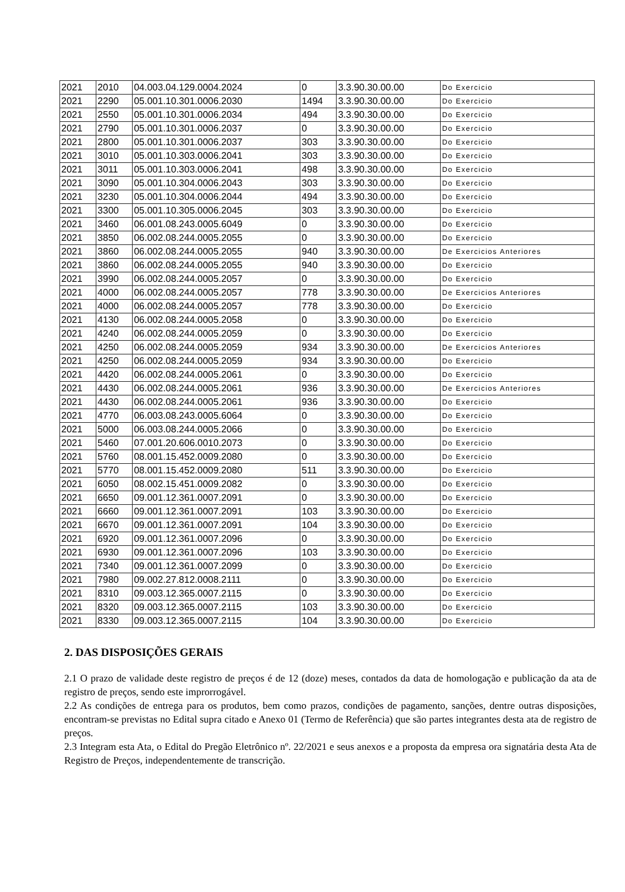| 2021 | 2010 | 04.003.04.129.0004.2024 | 0 | 3.3.90.30.00.00 | Do Exercicio |
| 2021 | 2290 | 05.001.10.301.0006.2030 | 1494 | 3.3.90.30.00.00 | Do Exercicio |
| 2021 | 2550 | 05.001.10.301.0006.2034 | 494 | 3.3.90.30.00.00 | Do Exercicio |
| 2021 | 2790 | 05.001.10.301.0006.2037 | 0 | 3.3.90.30.00.00 | Do Exercicio |
| 2021 | 2800 | 05.001.10.301.0006.2037 | 303 | 3.3.90.30.00.00 | Do Exercicio |
| 2021 | 3010 | 05.001.10.303.0006.2041 | 303 | 3.3.90.30.00.00 | Do Exercicio |
| 2021 | 3011 | 05.001.10.303.0006.2041 | 498 | 3.3.90.30.00.00 | Do Exercicio |
| 2021 | 3090 | 05.001.10.304.0006.2043 | 303 | 3.3.90.30.00.00 | Do Exercicio |
| 2021 | 3230 | 05.001.10.304.0006.2044 | 494 | 3.3.90.30.00.00 | Do Exercicio |
| 2021 | 3300 | 05.001.10.305.0006.2045 | 303 | 3.3.90.30.00.00 | Do Exercicio |
| 2021 | 3460 | 06.001.08.243.0005.6049 | 0 | 3.3.90.30.00.00 | Do Exercicio |
| 2021 | 3850 | 06.002.08.244.0005.2055 | 0 | 3.3.90.30.00.00 | Do Exercicio |
| 2021 | 3860 | 06.002.08.244.0005.2055 | 940 | 3.3.90.30.00.00 | De Exercicios Anteriores |
| 2021 | 3860 | 06.002.08.244.0005.2055 | 940 | 3.3.90.30.00.00 | Do Exercicio |
| 2021 | 3990 | 06.002.08.244.0005.2057 | 0 | 3.3.90.30.00.00 | Do Exercicio |
| 2021 | 4000 | 06.002.08.244.0005.2057 | 778 | 3.3.90.30.00.00 | De Exercicios Anteriores |
| 2021 | 4000 | 06.002.08.244.0005.2057 | 778 | 3.3.90.30.00.00 | Do Exercicio |
| 2021 | 4130 | 06.002.08.244.0005.2058 | 0 | 3.3.90.30.00.00 | Do Exercicio |
| 2021 | 4240 | 06.002.08.244.0005.2059 | 0 | 3.3.90.30.00.00 | Do Exercicio |
| 2021 | 4250 | 06.002.08.244.0005.2059 | 934 | 3.3.90.30.00.00 | De Exercicios Anteriores |
| 2021 | 4250 | 06.002.08.244.0005.2059 | 934 | 3.3.90.30.00.00 | Do Exercicio |
| 2021 | 4420 | 06.002.08.244.0005.2061 | 0 | 3.3.90.30.00.00 | Do Exercicio |
| 2021 | 4430 | 06.002.08.244.0005.2061 | 936 | 3.3.90.30.00.00 | De Exercicios Anteriores |
| 2021 | 4430 | 06.002.08.244.0005.2061 | 936 | 3.3.90.30.00.00 | Do Exercicio |
| 2021 | 4770 | 06.003.08.243.0005.6064 | 0 | 3.3.90.30.00.00 | Do Exercicio |
| 2021 | 5000 | 06.003.08.244.0005.2066 | 0 | 3.3.90.30.00.00 | Do Exercicio |
| 2021 | 5460 | 07.001.20.606.0010.2073 | 0 | 3.3.90.30.00.00 | Do Exercicio |
| 2021 | 5760 | 08.001.15.452.0009.2080 | 0 | 3.3.90.30.00.00 | Do Exercicio |
| 2021 | 5770 | 08.001.15.452.0009.2080 | 511 | 3.3.90.30.00.00 | Do Exercicio |
| 2021 | 6050 | 08.002.15.451.0009.2082 | 0 | 3.3.90.30.00.00 | Do Exercicio |
| 2021 | 6650 | 09.001.12.361.0007.2091 | 0 | 3.3.90.30.00.00 | Do Exercicio |
| 2021 | 6660 | 09.001.12.361.0007.2091 | 103 | 3.3.90.30.00.00 | Do Exercicio |
| 2021 | 6670 | 09.001.12.361.0007.2091 | 104 | 3.3.90.30.00.00 | Do Exercicio |
| 2021 | 6920 | 09.001.12.361.0007.2096 | 0 | 3.3.90.30.00.00 | Do Exercicio |
| 2021 | 6930 | 09.001.12.361.0007.2096 | 103 | 3.3.90.30.00.00 | Do Exercicio |
| 2021 | 7340 | 09.001.12.361.0007.2099 | 0 | 3.3.90.30.00.00 | Do Exercicio |
| 2021 | 7980 | 09.002.27.812.0008.2111 | 0 | 3.3.90.30.00.00 | Do Exercicio |
| 2021 | 8310 | 09.003.12.365.0007.2115 | 0 | 3.3.90.30.00.00 | Do Exercicio |
| 2021 | 8320 | 09.003.12.365.0007.2115 | 103 | 3.3.90.30.00.00 | Do Exercicio |
| 2021 | 8330 | 09.003.12.365.0007.2115 | 104 | 3.3.90.30.00.00 | Do Exercicio |
2. DAS DISPOSIÇÕES GERAIS
2.1 O prazo de validade deste registro de preços é de 12 (doze) meses, contados da data de homologação e publicação da ata de registro de preços, sendo este improrrogável.
2.2 As condições de entrega para os produtos, bem como prazos, condições de pagamento, sanções, dentre outras disposições, encontram-se previstas no Edital supra citado e Anexo 01 (Termo de Referência) que são partes integrantes desta ata de registro de preços.
2.3 Integram esta Ata, o Edital do Pregão Eletrônico nº. 22/2021 e seus anexos e a proposta da empresa ora signatária desta Ata de Registro de Preços, independentemente de transcrição.